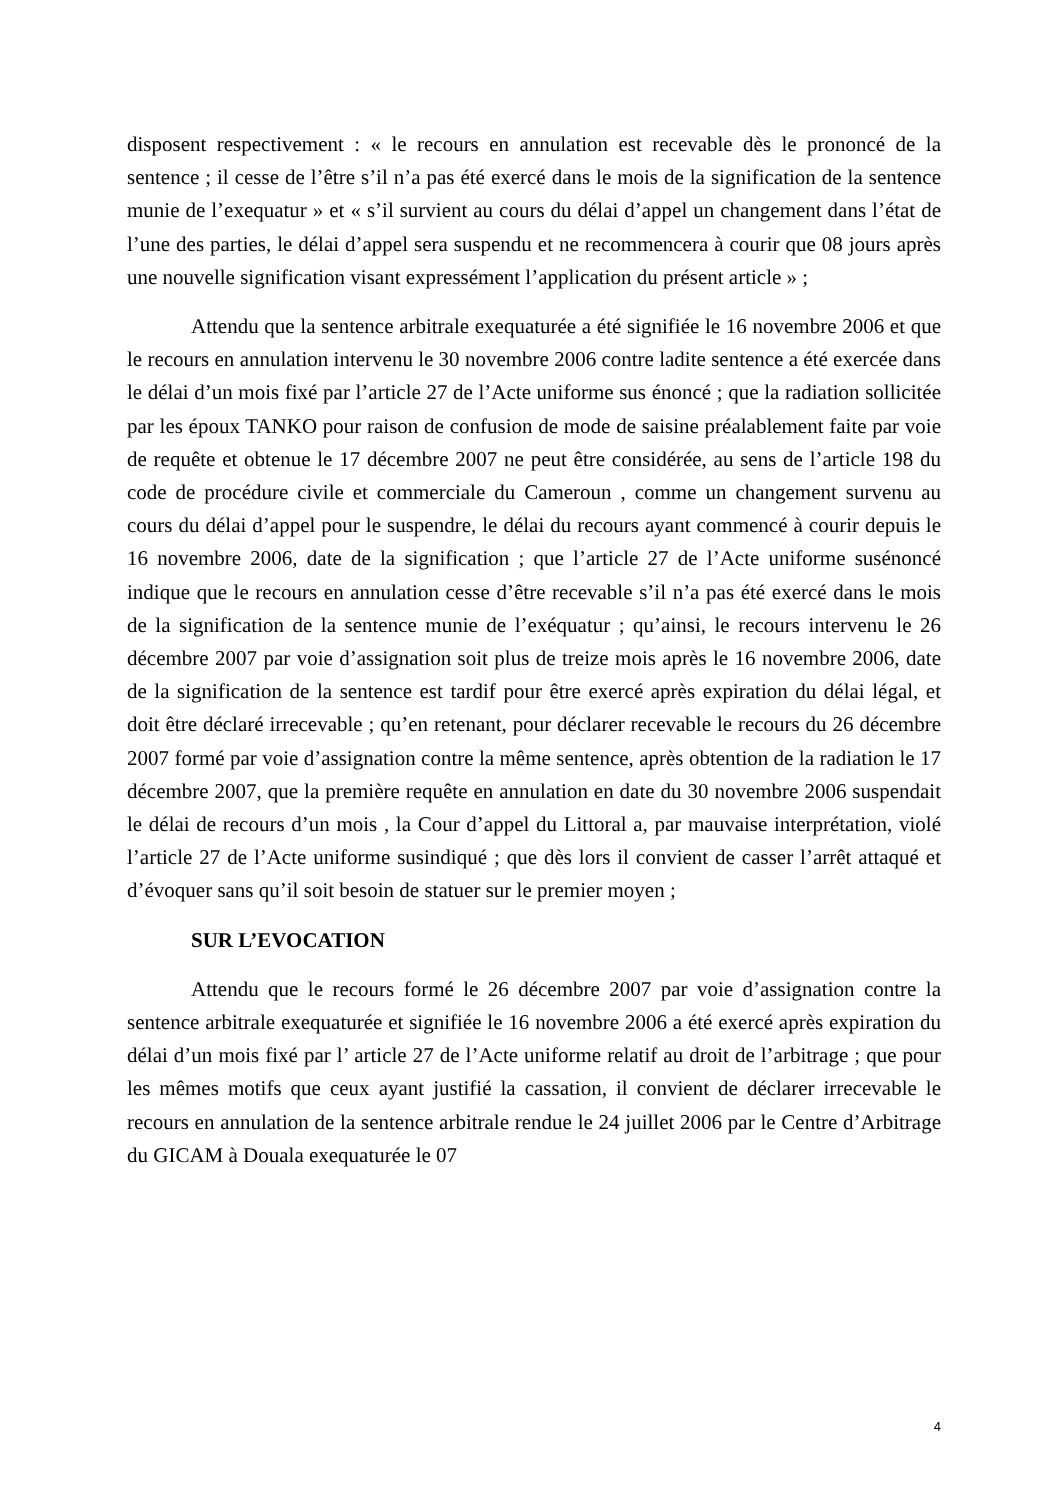disposent respectivement : « le recours en annulation est recevable dès le prononcé de la sentence ; il cesse de l’être s’il n’a pas été exercé dans le mois de la signification de la sentence munie de l’exequatur » et « s’il survient au cours du délai d’appel un changement dans l’état de l’une des parties, le délai d’appel sera suspendu et ne recommencera à courir que 08 jours après une nouvelle signification visant expressément l’application du présent article » ;
Attendu que la sentence arbitrale exequaturée a été signifiée le 16 novembre 2006 et que le recours en annulation intervenu le 30 novembre 2006 contre ladite sentence a été exercée dans le délai d’un mois fixé par l’article 27 de l’Acte uniforme sus énoncé ; que la radiation sollicitée par les époux TANKO pour raison de confusion de mode de saisine préalablement faite par voie de requête et obtenue le 17 décembre 2007 ne peut être considérée, au sens de l’article 198 du code de procédure civile et commerciale du Cameroun , comme un changement survenu au cours du délai d’appel pour le suspendre, le délai du recours ayant commencé à courir depuis le 16 novembre 2006, date de la signification ; que l’article 27 de l’Acte uniforme susénoncé indique que le recours en annulation cesse d’être recevable s’il n’a pas été exercé dans le mois de la signification de la sentence munie de l’exéquatur ; qu’ainsi, le recours intervenu le 26 décembre 2007 par voie d’assignation soit plus de treize mois après le 16 novembre 2006, date de la signification de la sentence est tardif pour être exercé après expiration du délai légal, et doit être déclaré irrecevable ; qu’en retenant, pour déclarer recevable le recours du 26 décembre 2007 formé par voie d’assignation contre la même sentence, après obtention de la radiation le 17 décembre 2007, que la première requête en annulation en date du 30 novembre 2006 suspendait le délai de recours d’un mois , la Cour d’appel du Littoral a, par mauvaise interprétation, violé l’article 27 de l’Acte uniforme susindiqué ; que dès lors il convient de casser l’arrêt attaqué et d’évoquer sans qu’il soit besoin de statuer sur le premier moyen ;
SUR L’EVOCATION
Attendu que le recours formé le 26 décembre 2007 par voie d’assignation contre la sentence arbitrale exequaturée et signifiée le 16 novembre 2006 a été exercé après expiration du délai d’un mois fixé par l’ article 27 de l’Acte uniforme relatif au droit de l’arbitrage ; que pour les mêmes motifs que ceux ayant justifié la cassation, il convient de déclarer irrecevable le recours en annulation de la sentence arbitrale rendue le 24 juillet 2006 par le Centre d’Arbitrage du GICAM à Douala exequaturée le 07
4